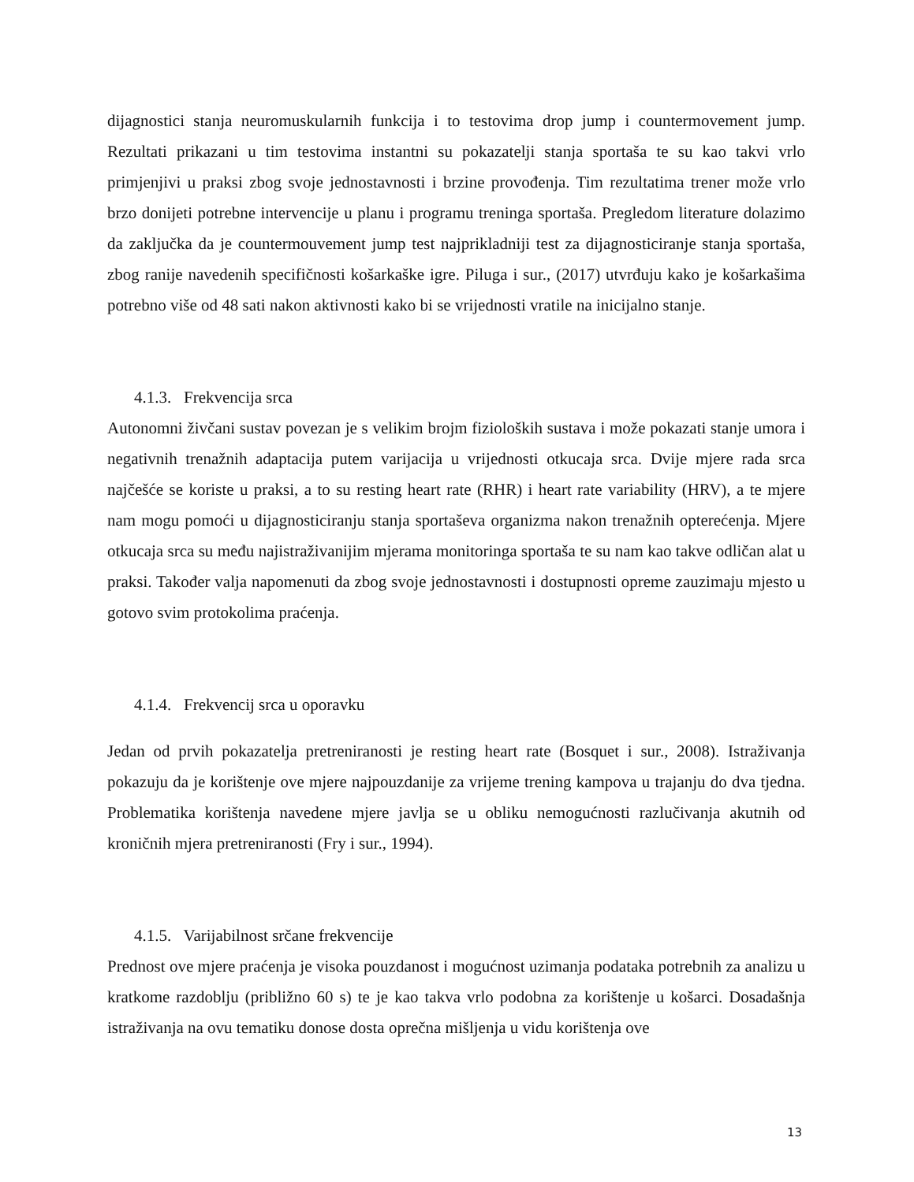dijagnostici stanja neuromuskularnih funkcija i to testovima drop jump i countermovement jump. Rezultati prikazani u tim testovima instantni su pokazatelji stanja sportaša te su kao takvi vrlo primjenjivi u praksi zbog svoje jednostavnosti i brzine provođenja. Tim rezultatima trener može vrlo brzo donijeti potrebne intervencije u planu i programu treninga sportaša. Pregledom literature dolazimo da zaključka da je countermouvement jump test najprikladniji test za dijagnosticiranje stanja sportaša, zbog ranije navedenih specifičnosti košarkaške igre. Piluga i sur., (2017) utvrđuju kako je košarkašima potrebno više od 48 sati nakon aktivnosti kako bi se vrijednosti vratile na inicijalno stanje.
4.1.3. Frekvencija srca
Autonomni živčani sustav povezan je s velikim brojm fizioloških sustava i može pokazati stanje umora i negativnih trenažnih adaptacija putem varijacija u vrijednosti otkucaja srca. Dvije mjere rada srca najčešće se koriste u praksi, a to su resting heart rate (RHR) i heart rate variability (HRV), a te mjere nam mogu pomoći u dijagnosticiranju stanja sportaševa organizma nakon trenažnih opterećenja. Mjere otkucaja srca su među najistraživanijim mjerama monitoringa sportaša te su nam kao takve odličan alat u praksi. Također valja napomenuti da zbog svoje jednostavnosti i dostupnosti opreme zauzimaju mjesto u gotovo svim protokolima praćenja.
4.1.4. Frekvencij srca u oporavku
Jedan od prvih pokazatelja pretreniranosti je resting heart rate (Bosquet i sur., 2008). Istraživanja pokazuju da je korištenje ove mjere najpouzdanije za vrijeme trening kampova u trajanju do dva tjedna. Problematika korištenja navedene mjere javlja se u obliku nemogućnosti razlučivanja akutnih od kroničnih mjera pretreniranosti (Fry i sur., 1994).
4.1.5. Varijabilnost srčane frekvencije
Prednost ove mjere praćenja je visoka pouzdanost i mogućnost uzimanja podataka potrebnih za analizu u kratkome razdoblju (približno 60 s) te je kao takva vrlo podobna za korištenje u košarci. Dosadašnja istraživanja na ovu tematiku donose dosta oprečna mišljenja u vidu korištenja ove
13